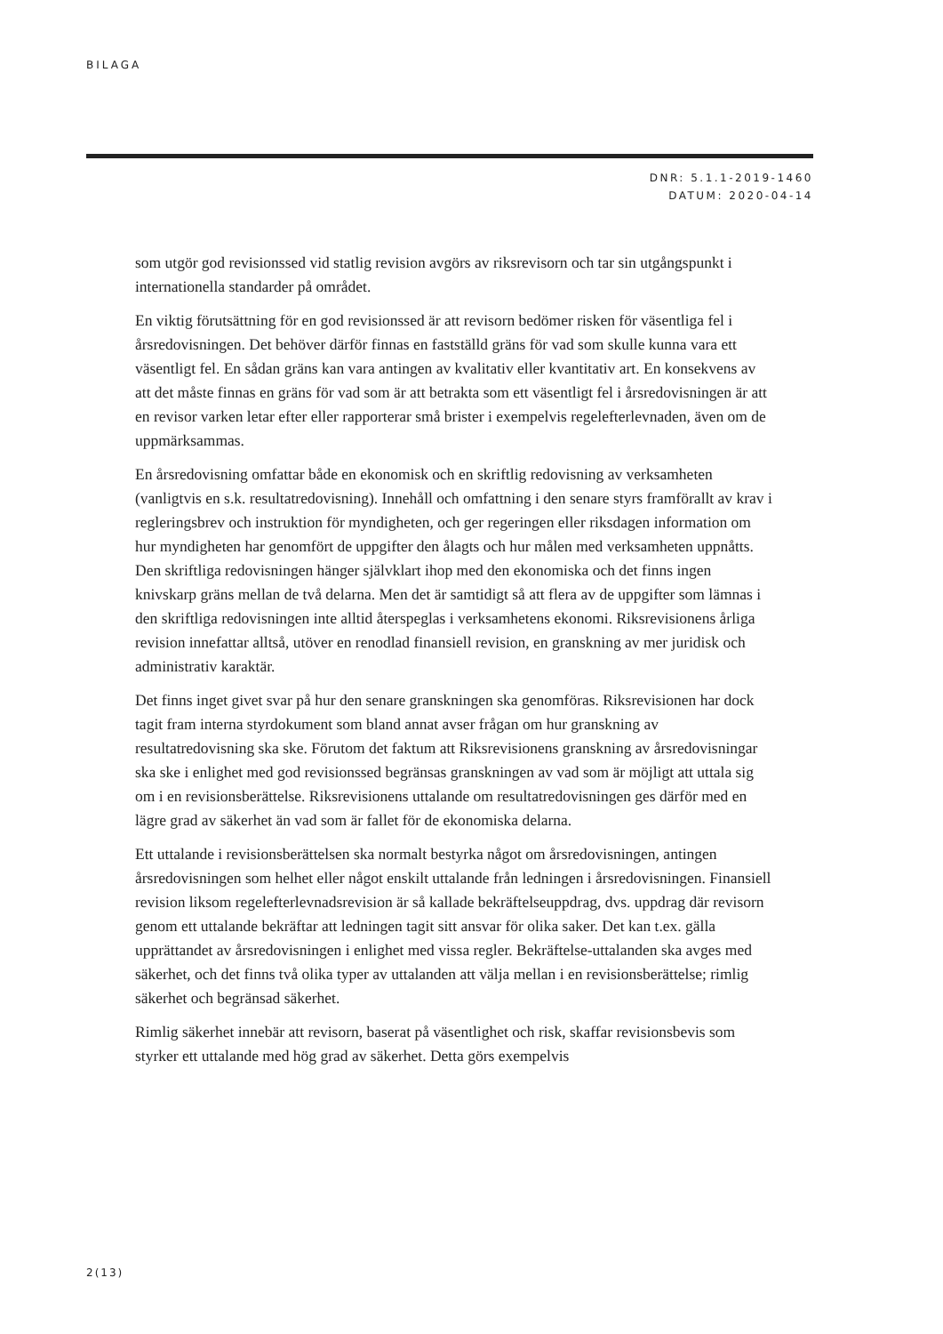BILAGA
DNR: 5.1.1-2019-1460
DATUM: 2020-04-14
som utgör god revisionssed vid statlig revision avgörs av riksrevisorn och tar sin utgångspunkt i internationella standarder på området.
En viktig förutsättning för en god revisionssed är att revisorn bedömer risken för väsentliga fel i årsredovisningen. Det behöver därför finnas en fastställd gräns för vad som skulle kunna vara ett väsentligt fel. En sådan gräns kan vara antingen av kvalitativ eller kvantitativ art. En konsekvens av att det måste finnas en gräns för vad som är att betrakta som ett väsentligt fel i årsredovisningen är att en revisor varken letar efter eller rapporterar små brister i exempelvis regelefterlevnaden, även om de uppmärksammas.
En årsredovisning omfattar både en ekonomisk och en skriftlig redovisning av verksamheten (vanligtvis en s.k. resultatredovisning). Innehåll och omfattning i den senare styrs framförallt av krav i regleringsbrev och instruktion för myndigheten, och ger regeringen eller riksdagen information om hur myndigheten har genomfört de uppgifter den ålagts och hur målen med verksamheten uppnåtts. Den skriftliga redovisningen hänger självklart ihop med den ekonomiska och det finns ingen knivskarp gräns mellan de två delarna. Men det är samtidigt så att flera av de uppgifter som lämnas i den skriftliga redovisningen inte alltid återspeglas i verksamhetens ekonomi. Riksrevisionens årliga revision innefattar alltså, utöver en renodlad finansiell revision, en granskning av mer juridisk och administrativ karaktär.
Det finns inget givet svar på hur den senare granskningen ska genomföras. Riksrevisionen har dock tagit fram interna styrdokument som bland annat avser frågan om hur granskning av resultatredovisning ska ske. Förutom det faktum att Riksrevisionens granskning av årsredovisningar ska ske i enlighet med god revisionssed begränsas granskningen av vad som är möjligt att uttala sig om i en revisionsberättelse. Riksrevisionens uttalande om resultatredovisningen ges därför med en lägre grad av säkerhet än vad som är fallet för de ekonomiska delarna.
Ett uttalande i revisionsberättelsen ska normalt bestyrka något om årsredovisningen, antingen årsredovisningen som helhet eller något enskilt uttalande från ledningen i årsredovisningen. Finansiell revision liksom regelefterlevnadsrevision är så kallade bekräftelseuppdrag, dvs. uppdrag där revisorn genom ett uttalande bekräftar att ledningen tagit sitt ansvar för olika saker. Det kan t.ex. gälla upprättandet av årsredovisningen i enlighet med vissa regler. Bekräftelse-uttalanden ska avges med säkerhet, och det finns två olika typer av uttalanden att välja mellan i en revisionsberättelse; rimlig säkerhet och begränsad säkerhet.
Rimlig säkerhet innebär att revisorn, baserat på väsentlighet och risk, skaffar revisionsbevis som styrker ett uttalande med hög grad av säkerhet. Detta görs exempelvis
2(13)